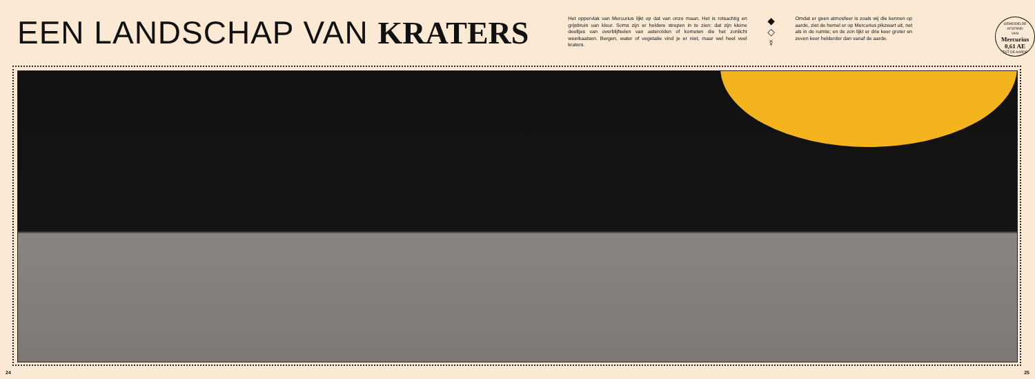EEN LANDSCHAP VAN KRATERS
Het oppervlak van Mercurius lijkt op dat van onze maan. Het is rotsachtig en grijsbruin van kleur. Soms zijn er heldere strepen in te zien: dat zijn kleine deeltjes van overblijfselen van asteroïden of kometen die het zonlicht weerkaatsen. Bergen, water of vegetatie vind je er niet, maar wel heel veel kraters.
◆
◇
☿
Omdat er geen atmosfeer is zoals wij die kennen op aarde, ziet de hemel er op Mercurius pikzwart uit, net als in de ruimte; en de zon lijkt er drie keer groter en zeven keer helderder dan vanaf de aarde.
GEMIDDELDE AFSTAND
VAN
Mercurius
0,61 AE
TOT DE AARDE
24 25